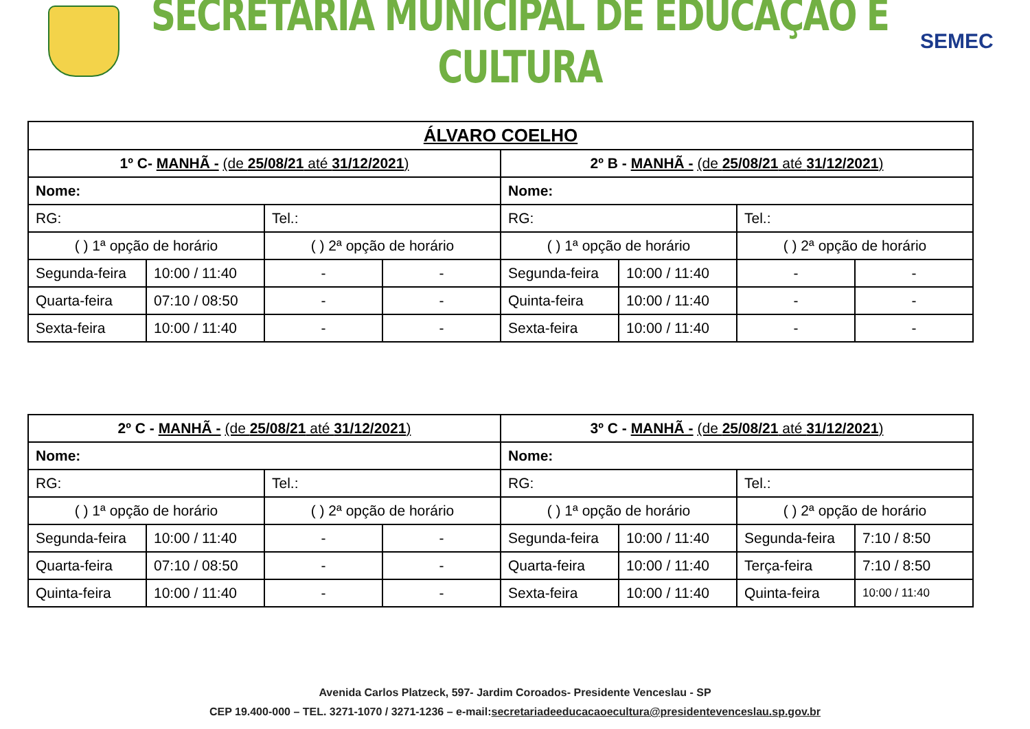SECRETARIA MUNICIPAL DE EDUCAÇÃO E CULTURA
SEMEC
| ÁLVARO COELHO | | | | | | | |
| 1º C- MANHÃ - (de 25/08/21 até 31/12/2021 ) | | | | 2º B - MANHÃ - (de 25/08/21 até 31/12/2021 ) | | | |
| Nome: | | | | Nome: | | | |
| RG: | | Tel.: | | RG: | | Tel.: | |
| ( ) 1ª opção de horário | | ( ) 2ª opção de horário | | ( ) 1ª opção de horário | | ( ) 2ª opção de horário | |
| Segunda-feira | 10:00 / 11:40 | - | - | Segunda-feira | 10:00 / 11:40 | - | - |
| Quarta-feira | 07:10 / 08:50 | - | - | Quinta-feira | 10:00 / 11:40 | - | - |
| Sexta-feira | 10:00 / 11:40 | - | - | Sexta-feira | 10:00 / 11:40 | - | - |
| 2º C - MANHÃ - (de 25/08/21 até 31/12/2021 ) | | | | 3º C - MANHÃ - (de 25/08/21 até 31/12/2021 ) | | | |
| Nome: | | | | Nome: | | | |
| RG: | | Tel.: | | RG: | | Tel.: | |
| ( ) 1ª opção de horário | | ( ) 2ª opção de horário | | ( ) 1ª opção de horário | | ( ) 2ª opção de horário | |
| Segunda-feira | 10:00 / 11:40 | - | - | Segunda-feira | 10:00 / 11:40 | Segunda-feira | 7:10 / 8:50 |
| Quarta-feira | 07:10 / 08:50 | - | - | Quarta-feira | 10:00 / 11:40 | Terça-feira | 7:10 / 8:50 |
| Quinta-feira | 10:00 / 11:40 | - | - | Sexta-feira | 10:00 / 11:40 | Quinta-feira | 10:00 / 11:40 |
Avenida Carlos Platzeck, 597- Jardim Coroados- Presidente Venceslau - SP
CEP 19.400-000 – TEL. 3271-1070 / 3271-1236 – e-mail:secretariadeeducacaoecultura@presidentevenceslau.sp.gov.br